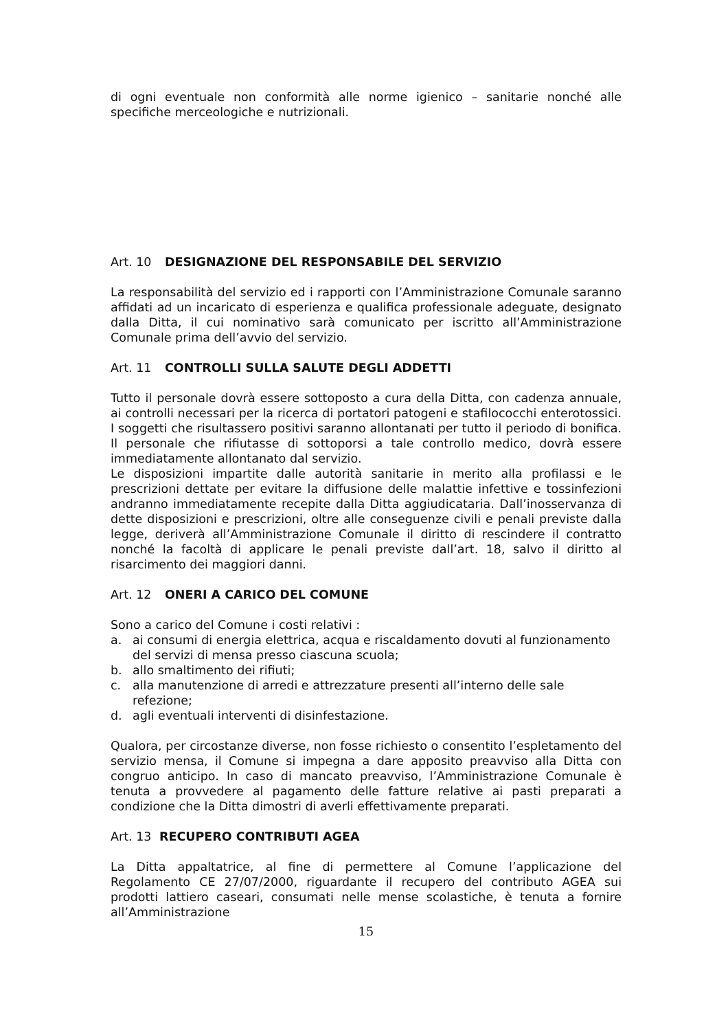di ogni eventuale non conformità alle norme igienico – sanitarie nonché alle specifiche merceologiche e nutrizionali.
Art. 10 DESIGNAZIONE DEL RESPONSABILE DEL SERVIZIO
La responsabilità del servizio ed i rapporti con l’Amministrazione Comunale saranno affidati ad un incaricato di esperienza e qualifica professionale adeguate, designato dalla Ditta, il cui nominativo sarà comunicato per iscritto all’Amministrazione Comunale prima dell’avvio del servizio.
Art. 11 CONTROLLI SULLA SALUTE DEGLI ADDETTI
Tutto il personale dovrà essere sottoposto a cura della Ditta, con cadenza annuale, ai controlli necessari per la ricerca di portatori patogeni e stafilococchi enterotossici. I soggetti che risultassero positivi saranno allontanati per tutto il periodo di bonifica. Il personale che rifiutasse di sottoporsi a tale controllo medico, dovrà essere immediatamente allontanato dal servizio.
Le disposizioni impartite dalle autorità sanitarie in merito alla profilassi e le prescrizioni dettate per evitare la diffusione delle malattie infettive e tossinfezioni andranno immediatamente recepite dalla Ditta aggiudicataria. Dall’inosservanza di dette disposizioni e prescrizioni, oltre alle conseguenze civili e penali previste dalla legge, deriverà all’Amministrazione Comunale il diritto di rescindere il contratto nonché la facoltà di applicare le penali previste dall’art. 18, salvo il diritto al risarcimento dei maggiori danni.
Art. 12 ONERI A CARICO DEL COMUNE
Sono a carico del Comune i costi relativi :
a. ai consumi di energia elettrica, acqua e riscaldamento dovuti al funzionamento del servizi di mensa presso ciascuna scuola;
b. allo smaltimento dei rifiuti;
c. alla manutenzione di arredi e attrezzature presenti all’interno delle sale refezione;
d. agli eventuali interventi di disinfestazione.
Qualora, per circostanze diverse, non fosse richiesto o consentito l’espletamento del servizio mensa, il Comune si impegna a dare apposito preavviso alla Ditta con congruo anticipo. In caso di mancato preavviso, l’Amministrazione Comunale è tenuta a provvedere al pagamento delle fatture relative ai pasti preparati a condizione che la Ditta dimostri di averli effettivamente preparati.
Art. 13 RECUPERO CONTRIBUTI AGEA
La Ditta appaltatrice, al fine di permettere al Comune l’applicazione del Regolamento CE 27/07/2000, riguardante il recupero del contributo AGEA sui prodotti lattiero caseari, consumati nelle mense scolastiche, è tenuta a fornire all’Amministrazione
15